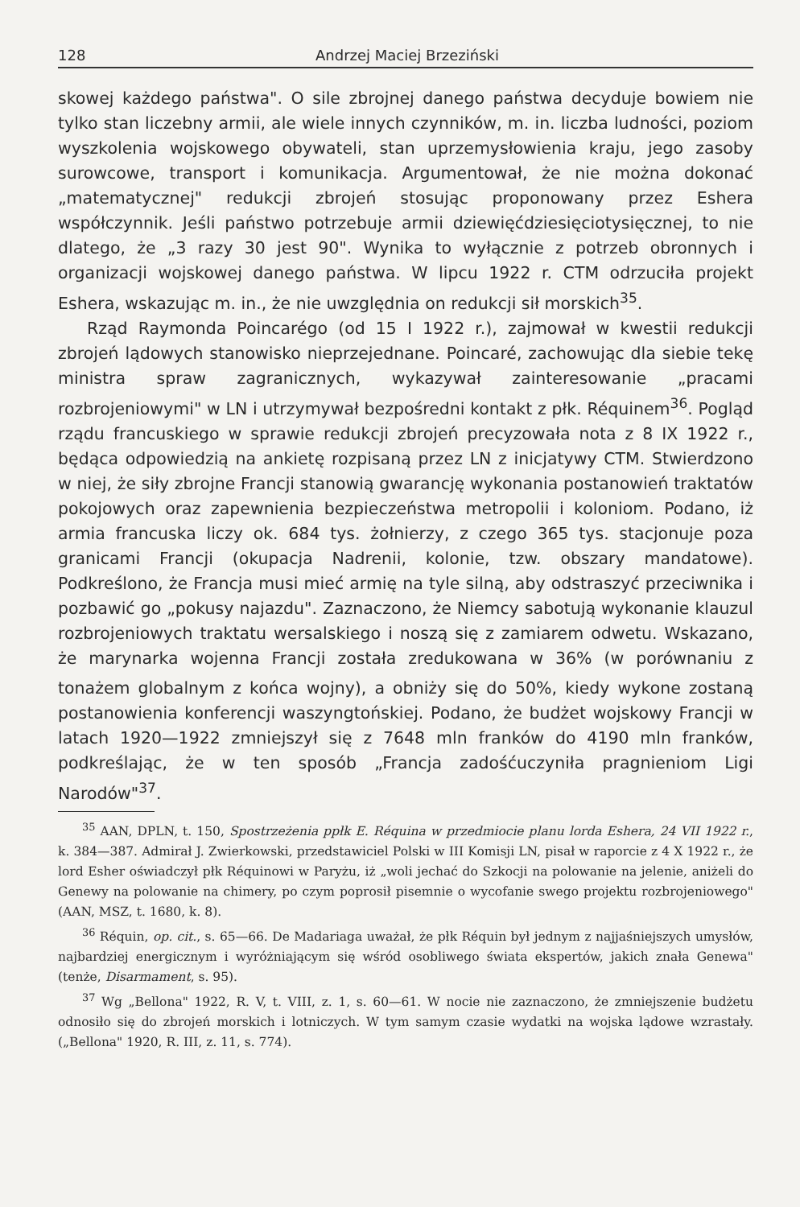128 Andrzej Maciej Brzeziński
skowej każdego państwa". O sile zbrojnej danego państwa decyduje bowiem nie tylko stan liczebny armii, ale wiele innych czynników, m. in. liczba ludności, poziom wyszkolenia wojskowego obywateli, stan uprzemysłowienia kraju, jego zasoby surowcowe, transport i komunikacja. Argumentował, że nie można dokonać „matematycznej" redukcji zbrojeń stosując proponowany przez Eshera współczynnik. Jeśli państwo potrzebuje armii dziewięćdziesięciotysięcznej, to nie dlatego, że „3 razy 30 jest 90". Wynika to wyłącznie z potrzeb obronnych i organizacji wojskowej danego państwa. W lipcu 1922 r. CTM odrzuciła projekt Eshera, wskazując m. in., że nie uwzględnia on redukcji sił morskich<sup>35</sup>.
Rząd Raymonda Poincarégo (od 15 I 1922 r.), zajmował w kwestii redukcji zbrojeń lądowych stanowisko nieprzejednane. Poincaré, zachowując dla siebie tekę ministra spraw zagranicznych, wykazywał zainteresowanie „pracami rozbrojeniowymi" w LN i utrzymywał bezpośredni kontakt z płk. Réquinem<sup>36</sup>. Pogląd rządu francuskiego w sprawie redukcji zbrojeń precyzowała nota z 8 IX 1922 r., będąca odpowiedzią na ankietę rozpisaną przez LN z inicjatywy CTM. Stwierdzono w niej, że siły zbrojne Francji stanowią gwarancję wykonania postanowień traktatów pokojowych oraz zapewnienia bezpieczeństwa metropolii i koloniom. Podano, iż armia francuska liczy ok. 684 tys. żołnierzy, z czego 365 tys. stacjonuje poza granicami Francji (okupacja Nadrenii, kolonie, tzw. obszary mandatowe). Podkreślono, że Francja musi mieć armię na tyle silną, aby odstraszyć przeciwnika i pozbawić go „pokusy najazdu". Zaznaczono, że Niemcy sabotują wykonanie klauzul rozbrojeniowych traktatu wersalskiego i noszą się z zamiarem odwetu. Wskazano, że marynarka wojenna Francji została zredukowana w 36% (w porównaniu z tonażem globalnym z końca wojny), a obniży się do 50%, kiedy wykone zostaną postanowienia konferencji waszyngtońskiej. Podano, że budżet wojskowy Francji w latach 1920—1922 zmniejszył się z 7648 mln franków do 4190 mln franków, podkreślając, że w ten sposób „Francja zadośćuczyniła pragnieniom Ligi Narodów"<sup>37</sup>.
<sup>35</sup> AAN, DPLN, t. 150, Spostrzeżenia ppłk E. Réquina w przedmiocie planu lorda Eshera, 24 VII 1922 r., k. 384—387. Admirał J. Zwierkowski, przedstawiciel Polski w III Komisji LN, pisał w raporcie z 4 X 1922 r., że lord Esher oświadczył płk Réquinowi w Paryżu, iż „woli jechać do Szkocji na polowanie na jelenie, aniżeli do Genewy na polowanie na chimery, po czym poprosił pisemnie o wycofanie swego projektu rozbrojeniowego" (AAN, MSZ, t. 1680, k. 8).
<sup>36</sup> Réquin, op. cit., s. 65—66. De Madariaga uważał, że płk Réquin był jednym z najjaśniejszych umysłów, najbardziej energicznym i wyróżniającym się wśród osobliwego świata ekspertów, jakich znała Genewa" (tenże, Disarmament, s. 95).
<sup>37</sup> Wg „Bellona" 1922, R. V, t. VIII, z. 1, s. 60—61. W nocie nie zaznaczono, że zmniejszenie budżetu odnosiło się do zbrojeń morskich i lotniczych. W tym samym czasie wydatki na wojska lądowe wzrastały. („Bellona" 1920, R. III, z. 11, s. 774).